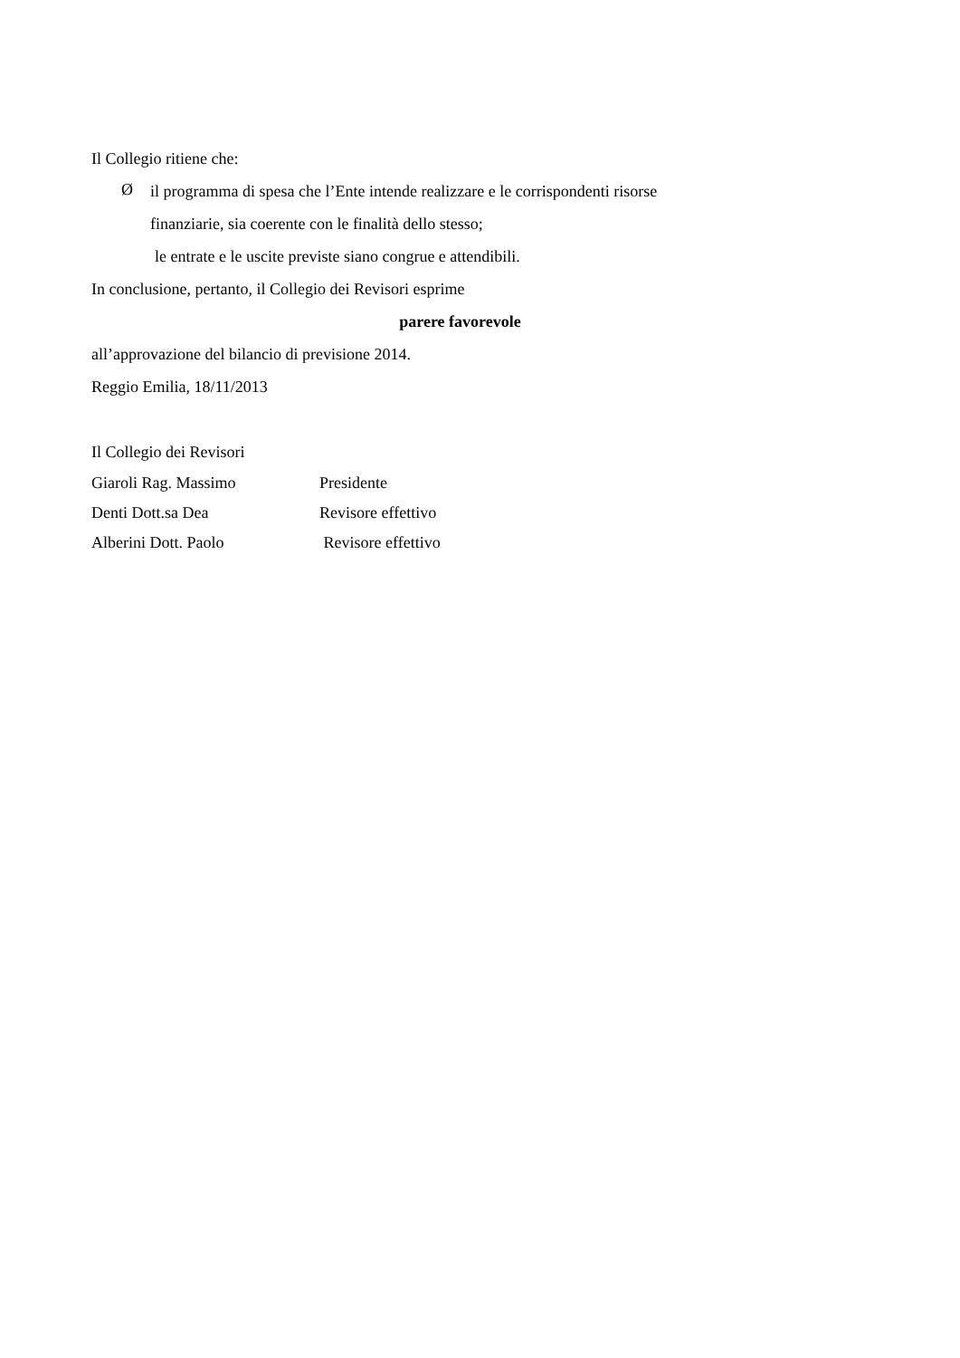Il Collegio ritiene che:
Ø
il programma di spesa che l’Ente intende realizzare e le corrispondenti risorse
finanziarie, sia coerente con le finalità dello stesso;
le entrate e le uscite previste siano congrue e attendibili.
In conclusione, pertanto, il Collegio dei Revisori esprime
parere favorevole
all’approvazione del bilancio di previsione 2014.
Reggio Emilia, 18/11/2013
Il Collegio dei Revisori
| Giaroli Rag. Massimo | Presidente |
| Denti Dott.sa Dea | Revisore effettivo |
| Alberini Dott. Paolo | Revisore effettivo |